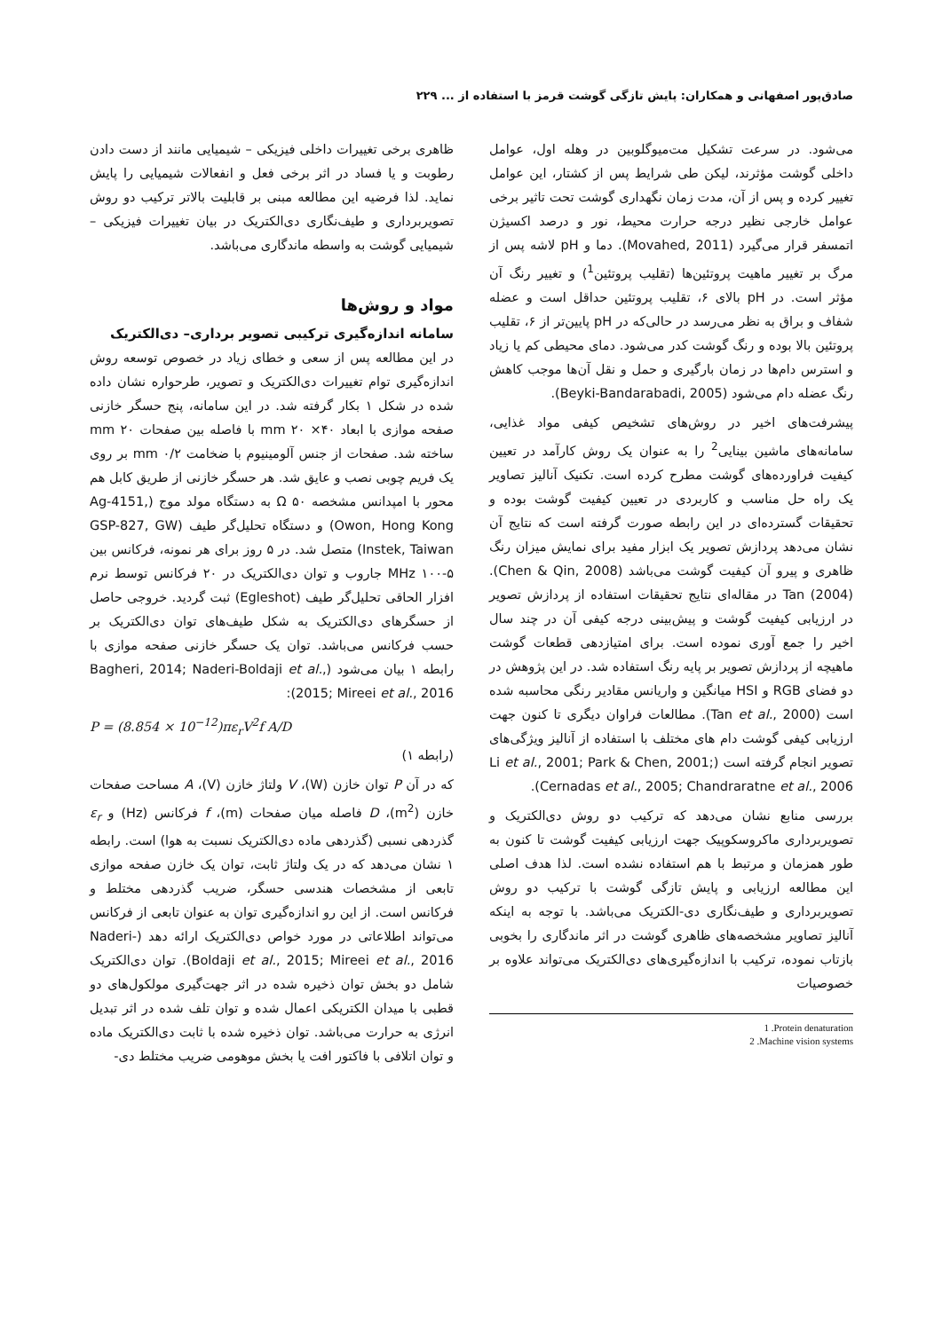صادق‌پور اصفهانی و همکاران: پایش تازگی گوشت قرمز با استفاده از ... ۲۲۹
می‌شود. در سرعت تشکیل مت‌میوگلوبین در وهله اول، عوامل داخلی گوشت مؤثرند، لیکن طی شرایط پس از کشتار، این عوامل تغییر کرده و پس از آن، مدت زمان نگهداری گوشت تحت تاثیر برخی عوامل خارجی نظیر درجه حرارت محیط، نور و درصد اکسیژن اتمسفر قرار می‌گیرد (Movahed, 2011). دما و pH لاشه پس از مرگ بر تغییر ماهیت پروتئین‌ها (تقلیب پروتئین<sup>1</sup>) و تغییر رنگ آن مؤثر است. در pH بالای ۶، تقلیب پروتئین حداقل است و عضله شفاف و براق به نظر می‌رسد در حالی‌که در pH پایین‌تر از ۶، تقلیب پروتئین بالا بوده و رنگ گوشت کدر می‌شود. دمای محیطی کم یا زیاد و استرس دام‌ها در زمان بارگیری و حمل و نقل آن‌ها موجب کاهش رنگ عضله دام می‌شود (Beyki-Bandarabadi, 2005).
پیشرفت‌های اخیر در روش‌های تشخیص کیفی مواد غذایی، سامانه‌های ماشین بینایی<sup>2</sup> را به عنوان یک روش کارآمد در تعیین کیفیت فراورده‌های گوشت مطرح کرده است. تکنیک آنالیز تصاویر یک راه حل مناسب و کاربردی در تعیین کیفیت گوشت بوده و تحقیقات گسترده‌ای در این رابطه صورت گرفته است که نتایج آن نشان می‌دهد پردازش تصویر یک ابزار مفید برای نمایش میزان رنگ ظاهری و پیرو آن کیفیت گوشت می‌باشد (Chen & Qin, 2008). Tan (2004) در مقاله‌ای نتایج تحقیقات استفاده از پردازش تصویر در ارزیابی کیفیت گوشت و پیش‌بینی درجه کیفی آن در چند سال اخیر را جمع آوری نموده است. برای امتیازدهی قطعات گوشت ماهیچه از پردازش تصویر بر پایه رنگ استفاده شد. در این پژوهش در دو فضای RGB و HSI میانگین و واریانس مقادیر رنگی محاسبه شده است (Tan et al., 2000). مطالعات فراوان دیگری تا کنون جهت ارزیابی کیفی گوشت دام های مختلف با استفاده از آنالیز ویژگی‌های تصویر انجام گرفته است (Li et al., 2001; Park & Chen, 2001; Cernadas et al., 2005; Chandraratne et al., 2006).
بررسی منابع نشان می‌دهد که ترکیب دو روش دی‌الکتریک و تصویربرداری ماکروسکوپیک جهت ارزیابی کیفیت گوشت تا کنون به طور همزمان و مرتبط با هم استفاده نشده است. لذا هدف اصلی این مطالعه ارزیابی و پایش تازگی گوشت با ترکیب دو روش تصویربرداری و طیف‌نگاری دی-الکتریک می‌باشد. با توجه به اینکه آنالیز تصاویر مشخصه‌های ظاهری گوشت در اثر ماندگاری را بخوبی بازتاب نموده، ترکیب با اندازه‌گیری‌های دی‌الکتریک می‌تواند علاوه بر خصوصیات
1 .Protein denaturation
2 .Machine vision systems
ظاهری برخی تغییرات داخلی فیزیکی – شیمیایی مانند از دست دادن رطوبت و یا فساد در اثر برخی فعل و انفعالات شیمیایی را پایش نماید. لذا فرضیه این مطالعه مبنی بر قابلیت بالاتر ترکیب دو روش تصویربرداری و طیف‌نگاری دی‌الکتریک در بیان تغییرات فیزیکی – شیمیایی گوشت به واسطه ماندگاری می‌باشد.
مواد و روش‌ها
سامانه اندازه‌گیری ترکیبی تصویر برداری– دی‌الکتریک
در این مطالعه پس از سعی و خطای زیاد در خصوص توسعه روش اندازه‌گیری توام تغییرات دی‌الکتریک و تصویر، طرحواره نشان داده شده در شکل ۱ بکار گرفته شد. در این سامانه، پنج حسگر خازنی صفحه موازی با ابعاد mm ۲۰ ×۴۰ با فاصله بین صفحات mm ۲۰ ساخته شد. صفحات از جنس آلومینیوم با ضخامت mm ۰/۲ بر روی یک فریم چوبی نصب و عایق شد. هر حسگر خازنی از طریق کابل هم محور با امپدانس مشخصه ۵۰ Ω به دستگاه مولد موج (Ag-4151, Owon, Hong Kong) و دستگاه تحلیل‌گر طیف (GSP-827, GW Instek, Taiwan) متصل شد. در ۵ روز برای هر نمونه، فرکانس بین MHz ۱۰۰-۵ جاروب و توان دی‌الکتریک در ۲۰ فرکانس توسط نرم افزار الحاقی تحلیل‌گر طیف (Egleshot) ثبت گردید. خروجی حاصل از حسگرهای دی‌الکتریک به شکل طیف‌های توان دی‌الکتریک بر حسب فرکانس می‌باشد. توان یک حسگر خازنی صفحه موازی با رابطه ۱ بیان می‌شود (Bagheri, 2014; Naderi-Boldaji et al., 2015; Mireei et al., 2016):
P = (8.854 × 10<sup>−12</sup>)πε<sub>r</sub>V<sup>2</sup>f A/D
(رابطه ۱)
که در آن P توان خازن (W)، V ولتاژ خازن (V)، A مساحت صفحات خازن (m<sup>2</sup>)، D فاصله میان صفحات (m)، f فرکانس (Hz) و ε<sub>r</sub> گذردهی نسبی (گذردهی ماده دی‌الکتریک نسبت به هوا) است. رابطه ۱ نشان می‌دهد که در یک ولتاژ ثابت، توان یک خازن صفحه موازی تابعی از مشخصات هندسی حسگر، ضریب گذردهی مختلط و فرکانس است. از این رو اندازه‌گیری توان به عنوان تابعی از فرکانس می‌تواند اطلاعاتی در مورد خواص دی‌الکتریک ارائه دهد (Naderi-Boldaji et al., 2015; Mireei et al., 2016). توان دی‌الکتریک شامل دو بخش توان ذخیره شده در اثر جهت‌گیری مولکول‌های دو قطبی با میدان الکتریکی اعمال شده و توان تلف شده در اثر تبدیل انرژی به حرارت می‌باشد. توان ذخیره شده با ثابت دی‌الکتریک ماده و توان اتلافی با فاکتور افت یا بخش موهومی ضریب مختلط دی-